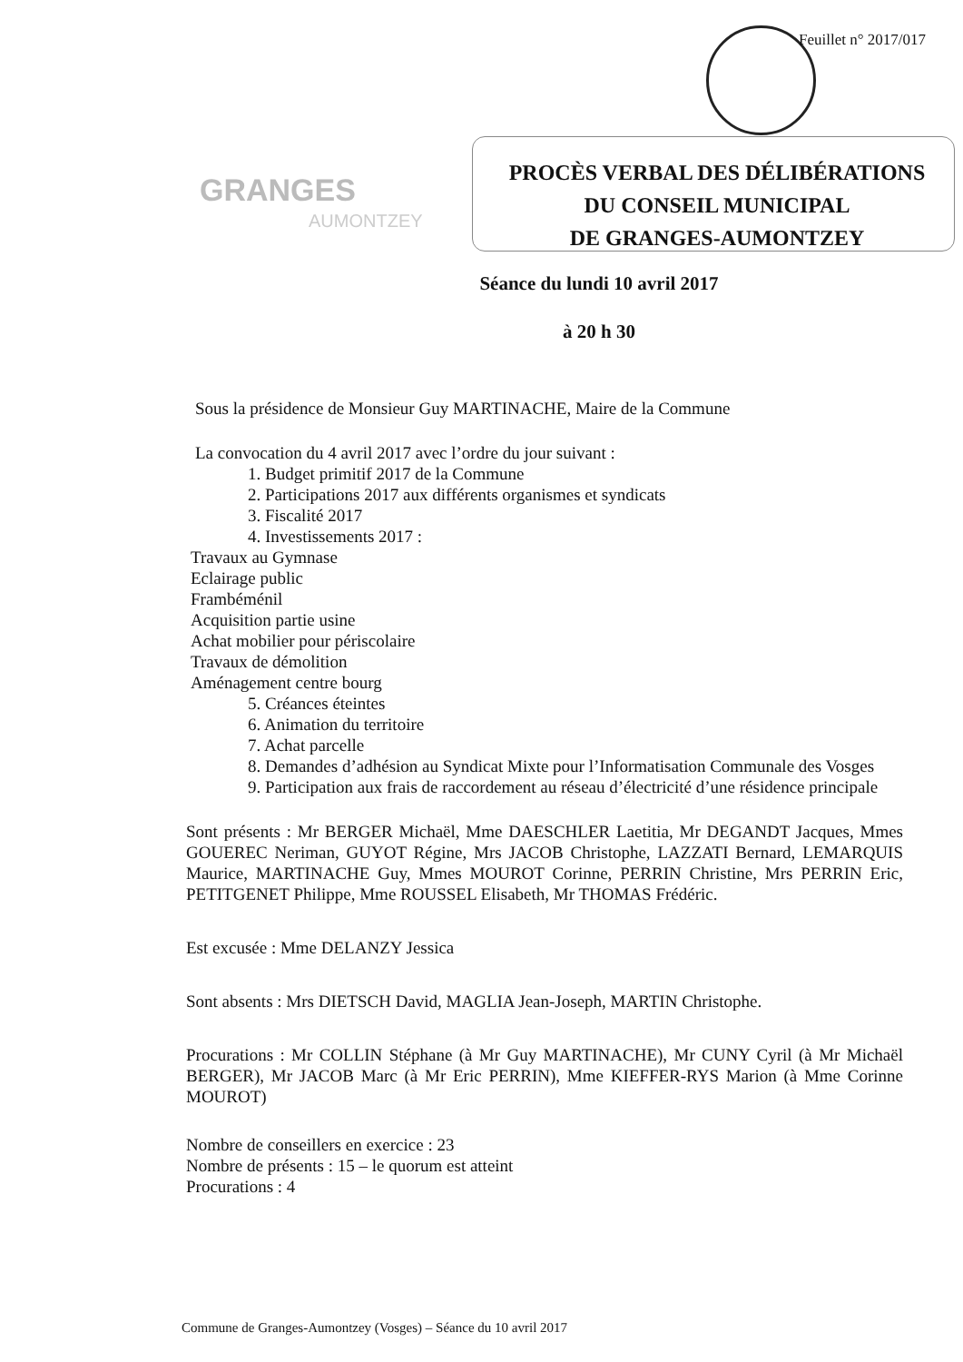Feuillet n° 2017/017
GRANGES
AUMONTZEY
PROCÈS VERBAL DES DÉLIBÉRATIONS
DU CONSEIL MUNICIPAL
DE GRANGES-AUMONTZEY
Séance du lundi 10 avril 2017
à 20 h 30
Sous la présidence de Monsieur Guy MARTINACHE, Maire de la Commune
La convocation du 4 avril 2017 avec l’ordre du jour suivant :
1. Budget primitif 2017 de la Commune
2. Participations 2017 aux différents organismes et syndicats
3. Fiscalité 2017
4. Investissements 2017 :
Travaux au Gymnase
Eclairage public
Frambéménil
Acquisition partie usine
Achat mobilier pour périscolaire
Travaux de démolition
Aménagement centre bourg
5. Créances éteintes
6. Animation du territoire
7. Achat parcelle
8. Demandes d’adhésion au Syndicat Mixte pour l’Informatisation Communale des Vosges
9. Participation aux frais de raccordement au réseau d’électricité d’une résidence principale
Sont présents : Mr BERGER Michaël, Mme DAESCHLER Laetitia, Mr DEGANDT Jacques, Mmes GOUEREC Neriman, GUYOT Régine, Mrs JACOB Christophe, LAZZATI Bernard, LEMARQUIS Maurice, MARTINACHE Guy, Mmes MOUROT Corinne, PERRIN Christine, Mrs PERRIN Eric, PETITGENET Philippe, Mme ROUSSEL Elisabeth, Mr THOMAS Frédéric.
Est excusée : Mme DELANZY Jessica
Sont absents : Mrs DIETSCH David, MAGLIA Jean-Joseph, MARTIN Christophe.
Procurations : Mr COLLIN Stéphane (à Mr Guy MARTINACHE), Mr CUNY Cyril (à Mr Michaël BERGER), Mr JACOB Marc (à Mr Eric PERRIN), Mme KIEFFER-RYS Marion (à Mme Corinne MOUROT)
Nombre de conseillers en exercice : 23
Nombre de présents : 15 – le quorum est atteint
Procurations : 4
Commune de Granges-Aumontzey (Vosges) – Séance du 10 avril 2017